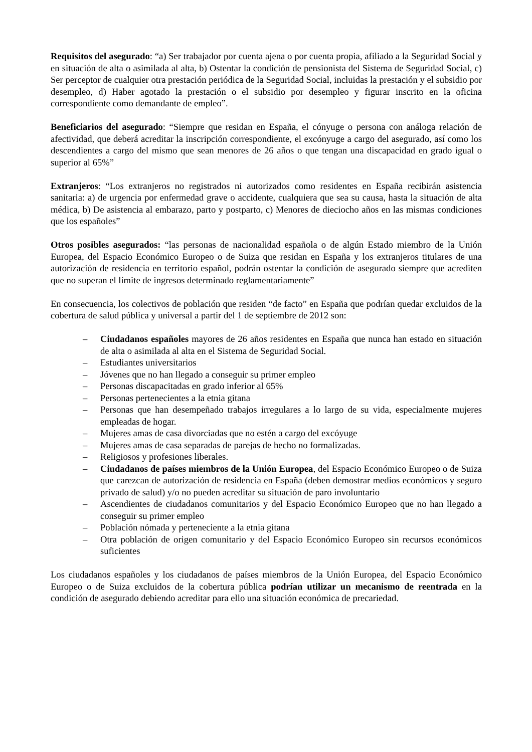Requisitos del asegurado: “a) Ser trabajador por cuenta ajena o por cuenta propia, afiliado a la Seguridad Social y en situación de alta o asimilada al alta, b) Ostentar la condición de pensionista del Sistema de Seguridad Social, c) Ser perceptor de cualquier otra prestación periódica de la Seguridad Social, incluidas la prestación y el subsidio por desempleo, d) Haber agotado la prestación o el subsidio por desempleo y figurar inscrito en la oficina correspondiente como demandante de empleo”.
Beneficiarios del asegurado: “Siempre que residan en España, el cónyuge o persona con análoga relación de afectividad, que deberá acreditar la inscripción correspondiente, el excónyuge a cargo del asegurado, así como los descendientes a cargo del mismo que sean menores de 26 años o que tengan una discapacidad en grado igual o superior al 65%”
Extranjeros: “Los extranjeros no registrados ni autorizados como residentes en España recibirán asistencia sanitaria: a) de urgencia por enfermedad grave o accidente, cualquiera que sea su causa, hasta la situación de alta médica, b) De asistencia al embarazo, parto y postparto, c) Menores de dieciocho años en las mismas condiciones que los españoles”
Otros posibles asegurados: “las personas de nacionalidad española o de algún Estado miembro de la Unión Europea, del Espacio Económico Europeo o de Suiza que residan en España y los extranjeros titulares de una autorización de residencia en territorio español, podrán ostentar la condición de asegurado siempre que acrediten que no superan el límite de ingresos determinado reglamentariamente”
En consecuencia, los colectivos de población que residen “de facto” en España que podrían quedar excluidos de la cobertura de salud pública y universal a partir del 1 de septiembre de 2012 son:
– Ciudadanos españoles mayores de 26 años residentes en España que nunca han estado en situación de alta o asimilada al alta en el Sistema de Seguridad Social.
– Estudiantes universitarios
– Jóvenes que no han llegado a conseguir su primer empleo
– Personas discapacitadas en grado inferior al 65%
– Personas pertenecientes a la etnia gitana
– Personas que han desempeñado trabajos irregulares a lo largo de su vida, especialmente mujeres empleadas de hogar.
– Mujeres amas de casa divorciadas que no estén a cargo del excóyuge
– Mujeres amas de casa separadas de parejas de hecho no formalizadas.
– Religiosos y profesiones liberales.
– Ciudadanos de países miembros de la Unión Europea, del Espacio Económico Europeo o de Suiza que carezcan de autorización de residencia en España (deben demostrar medios económicos y seguro privado de salud) y/o no pueden acreditar su situación de paro involuntario
– Ascendientes de ciudadanos comunitarios y del Espacio Económico Europeo que no han llegado a conseguir su primer empleo
– Población nómada y perteneciente a la etnia gitana
– Otra población de origen comunitario y del Espacio Económico Europeo sin recursos económicos suficientes
Los ciudadanos españoles y los ciudadanos de países miembros de la Unión Europea, del Espacio Económico Europeo o de Suiza excluidos de la cobertura pública podrían utilizar un mecanismo de reentrada en la condición de asegurado debiendo acreditar para ello una situación económica de precariedad.